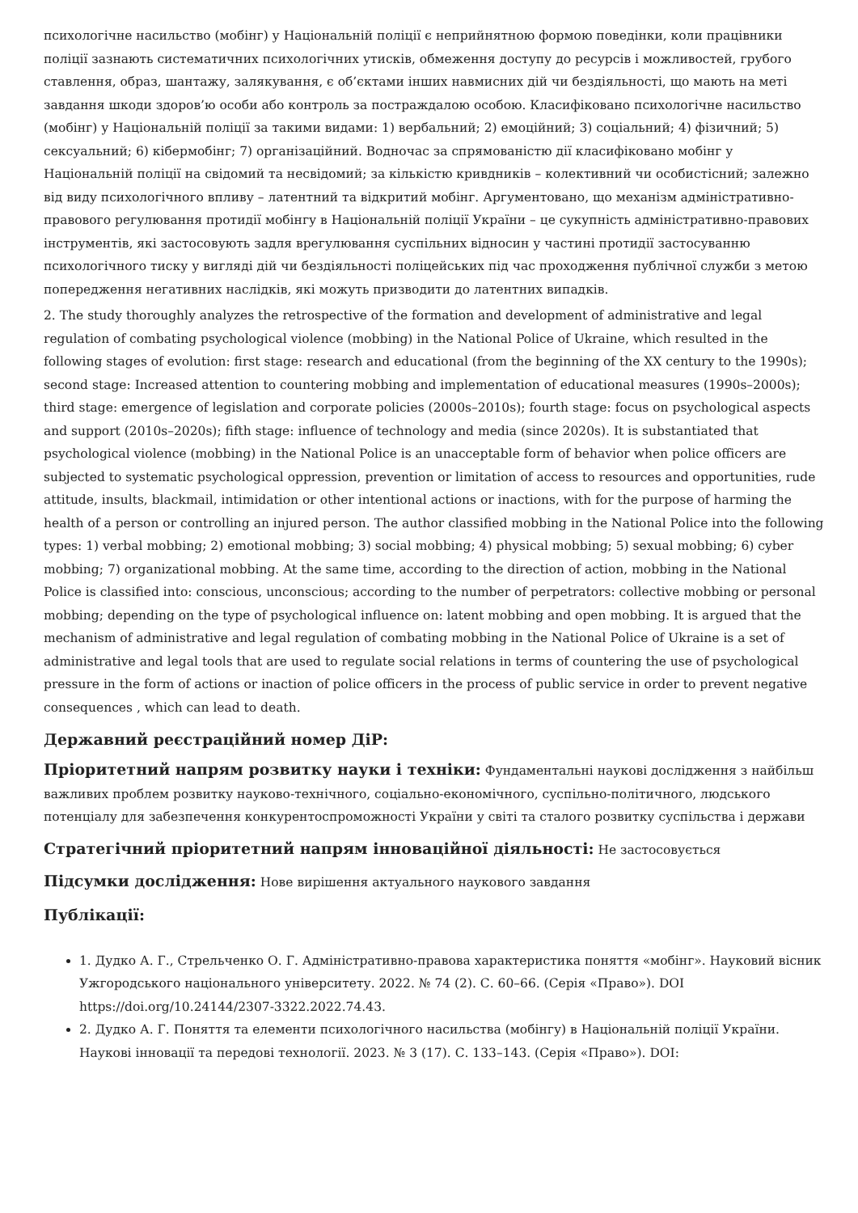психологічне насильство (мобінг) у Національній поліції є неприйнятною формою поведінки, коли працівники поліції зазнають систематичних психологічних утисків, обмеження доступу до ресурсів і можливостей, грубого ставлення, образ, шантажу, залякування, є об’єктами інших навмисних дій чи бездіяльності, що мають на меті завдання шкоди здоров’ю особи або контроль за постраждалою особою. Класифіковано психологічне насильство (мобінг) у Національній поліції за такими видами: 1) вербальний; 2) емоційний; 3) соціальний; 4) фізичний; 5) сексуальний; 6) кібермобінг; 7) організаційний. Водночас за спрямованістю дії класифіковано мобінг у Національній поліції на свідомий та несвідомий; за кількістю кривдників – колективний чи особистісний; залежно від виду психологічного впливу – латентний та відкритий мобінг. Аргументовано, що механізм адміністративно-правового регулювання протидії мобінгу в Національній поліції України – це сукупність адміністративно-правових інструментів, які застосовують задля врегулювання суспільних відносин у частині протидії застосуванню психологічного тиску у вигляді дій чи бездіяльності поліцейських під час проходження публічної служби з метою попередження негативних наслідків, які можуть призводити до латентних випадків.
2. The study thoroughly analyzes the retrospective of the formation and development of administrative and legal regulation of combating psychological violence (mobbing) in the National Police of Ukraine, which resulted in the following stages of evolution: first stage: research and educational (from the beginning of the XX century to the 1990s); second stage: Increased attention to countering mobbing and implementation of educational measures (1990s–2000s); third stage: emergence of legislation and corporate policies (2000s–2010s); fourth stage: focus on psychological aspects and support (2010s–2020s); fifth stage: influence of technology and media (since 2020s). It is substantiated that psychological violence (mobbing) in the National Police is an unacceptable form of behavior when police officers are subjected to systematic psychological oppression, prevention or limitation of access to resources and opportunities, rude attitude, insults, blackmail, intimidation or other intentional actions or inactions, with for the purpose of harming the health of a person or controlling an injured person. The author classified mobbing in the National Police into the following types: 1) verbal mobbing; 2) emotional mobbing; 3) social mobbing; 4) physical mobbing; 5) sexual mobbing; 6) cyber mobbing; 7) organizational mobbing. At the same time, according to the direction of action, mobbing in the National Police is classified into: conscious, unconscious; according to the number of perpetrators: collective mobbing or personal mobbing; depending on the type of psychological influence on: latent mobbing and open mobbing. It is argued that the mechanism of administrative and legal regulation of combating mobbing in the National Police of Ukraine is a set of administrative and legal tools that are used to regulate social relations in terms of countering the use of psychological pressure in the form of actions or inaction of police officers in the process of public service in order to prevent negative consequences , which can lead to death.
Державний реєстраційний номер ДіР:
Пріоритетний напрям розвитку науки і техніки: Фундаментальні наукові дослідження з найбільш важливих проблем розвитку науково-технічного, соціально-економічного, суспільно-політичного, людського потенціалу для забезпечення конкурентоспроможності України у світі та сталого розвитку суспільства і держави
Стратегічний пріоритетний напрям інноваційної діяльності: Не застосовується
Підсумки дослідження: Нове вирішення актуального наукового завдання
Публікації:
1. Дудко А. Г., Стрельченко О. Г. Адміністративно-правова характеристика поняття «мобінг». Науковий вісник Ужгородського національного університету. 2022. № 74 (2). С. 60–66. (Серія «Право»). DOI https://doi.org/10.24144/2307-3322.2022.74.43.
2. Дудко А. Г. Поняття та елементи психологічного насильства (мобінгу) в Національній поліції України. Наукові інновації та передові технології. 2023. № 3 (17). С. 133–143. (Серія «Право»). DOI: